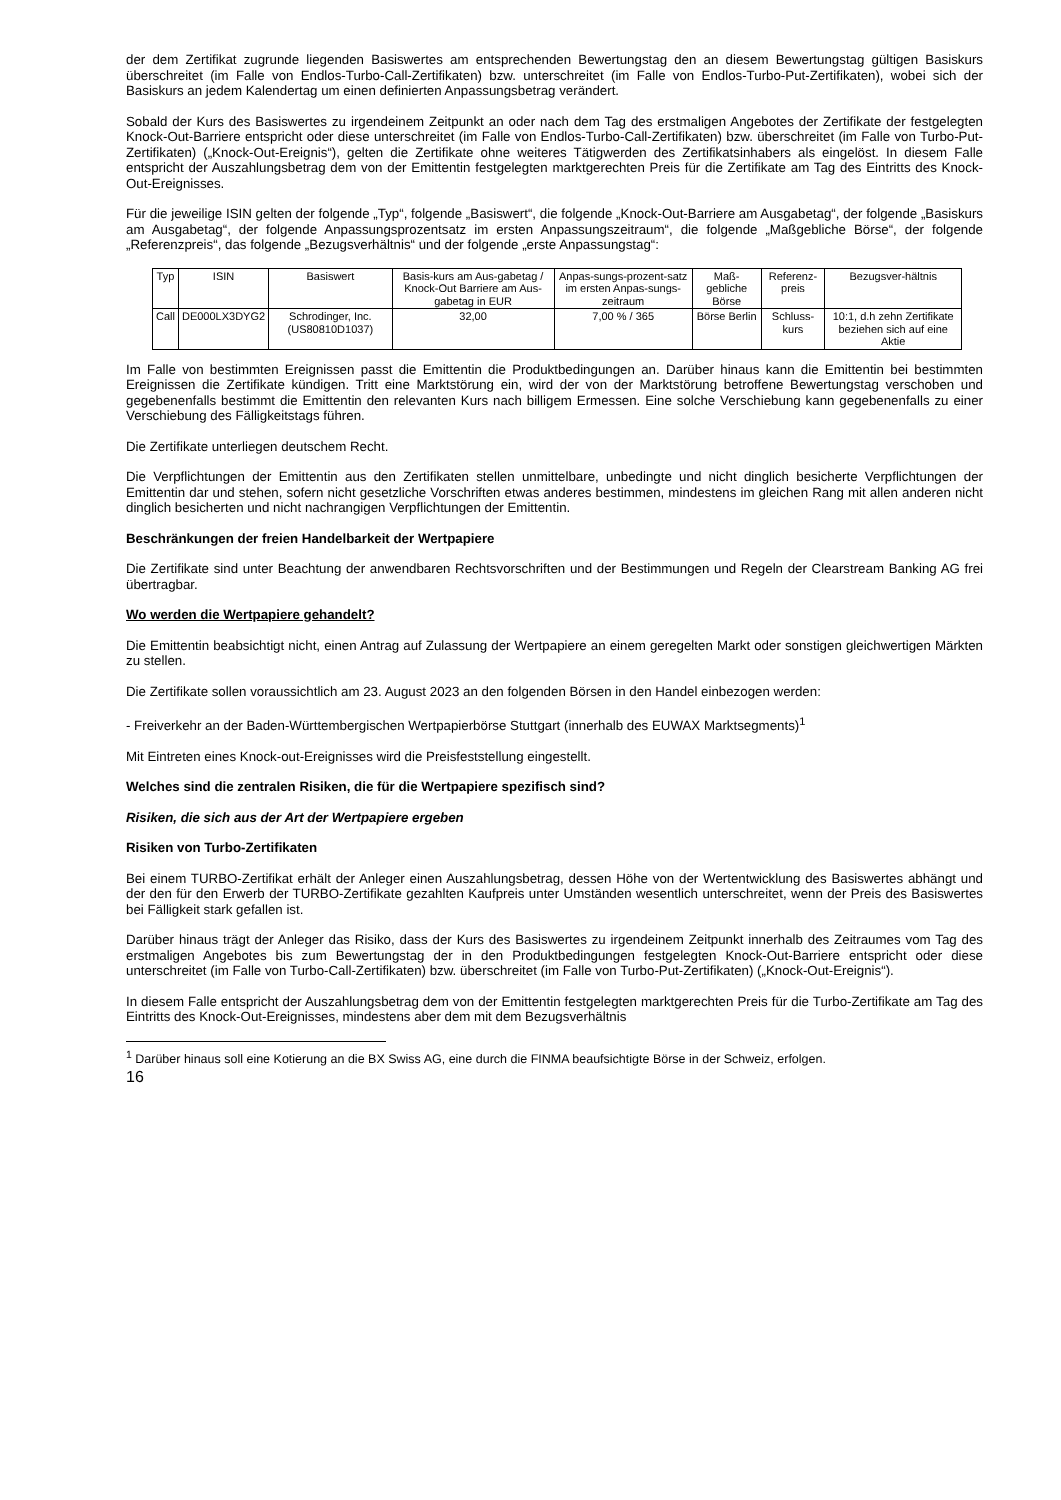der dem Zertifikat zugrunde liegenden Basiswertes am entsprechenden Bewertungstag den an diesem Bewertungstag gültigen Basiskurs überschreitet (im Falle von Endlos-Turbo-Call-Zertifikaten) bzw. unterschreitet (im Falle von Endlos-Turbo-Put-Zertifikaten), wobei sich der Basiskurs an jedem Kalendertag um einen definierten Anpassungsbetrag verändert.
Sobald der Kurs des Basiswertes zu irgendeinem Zeitpunkt an oder nach dem Tag des erstmaligen Angebotes der Zertifikate der festgelegten Knock-Out-Barriere entspricht oder diese unterschreitet (im Falle von Endlos-Turbo-Call-Zertifikaten) bzw. überschreitet (im Falle von Turbo-Put-Zertifikaten) („Knock-Out-Ereignis“), gelten die Zertifikate ohne weiteres Tätigwerden des Zertifikatsinhabers als eingelöst. In diesem Falle entspricht der Auszahlungsbetrag dem von der Emittentin festgelegten marktgerechten Preis für die Zertifikate am Tag des Eintritts des Knock-Out-Ereignisses.
Für die jeweilige ISIN gelten der folgende „Typ“, folgende „Basiswert“, die folgende „Knock-Out-Barriere am Ausgabetag“, der folgende „Basiskurs am Ausgabetag“, der folgende Anpassungsprozentsatz im ersten Anpassungszeitraum“, die folgende „Maßgebliche Börse“, der folgende „Referenzpreis“, das folgende „Bezugsverhältnis“ und der folgende „erste Anpassungstag“:
| Typ | ISIN | Basiswert | Basis-kurs am Aus-gabetag / Knock-Out Barriere am Aus-gabetag in EUR | Anpas-sungs-prozent-satz im ersten Anpas-sungs-zeitraum | Maß-gebliche Börse | Referenz-preis | Bezugsver-hältnis |
| --- | --- | --- | --- | --- | --- | --- | --- |
| Call | DE000LX3DYG2 | Schrodinger, Inc. (US80810D1037) | 32,00 | 7,00 % / 365 | Börse Berlin | Schluss-kurs | 10:1, d.h zehn Zertifikate beziehen sich auf eine Aktie |
Im Falle von bestimmten Ereignissen passt die Emittentin die Produktbedingungen an. Darüber hinaus kann die Emittentin bei bestimmten Ereignissen die Zertifikate kündigen. Tritt eine Marktstörung ein, wird der von der Marktstörung betroffene Bewertungstag verschoben und gegebenenfalls bestimmt die Emittentin den relevanten Kurs nach billigem Ermessen. Eine solche Verschiebung kann gegebenenfalls zu einer Verschiebung des Fälligkeitstags führen.
Die Zertifikate unterliegen deutschem Recht.
Die Verpflichtungen der Emittentin aus den Zertifikaten stellen unmittelbare, unbedingte und nicht dinglich besicherte Verpflichtungen der Emittentin dar und stehen, sofern nicht gesetzliche Vorschriften etwas anderes bestimmen, mindestens im gleichen Rang mit allen anderen nicht dinglich besicherten und nicht nachrangigen Verpflichtungen der Emittentin.
Beschränkungen der freien Handelbarkeit der Wertpapiere
Die Zertifikate sind unter Beachtung der anwendbaren Rechtsvorschriften und der Bestimmungen und Regeln der Clearstream Banking AG frei übertragbar.
Wo werden die Wertpapiere gehandelt?
Die Emittentin beabsichtigt nicht, einen Antrag auf Zulassung der Wertpapiere an einem geregelten Markt oder sonstigen gleichwertigen Märkten zu stellen.
Die Zertifikate sollen voraussichtlich am 23. August 2023 an den folgenden Börsen in den Handel einbezogen werden:
- Freiverkehr an der Baden-Württembergischen Wertpapierbörse Stuttgart (innerhalb des EUWAX Marktsegments)<sup>1</sup>
Mit Eintreten eines Knock-out-Ereignisses wird die Preisfeststellung eingestellt.
Welches sind die zentralen Risiken, die für die Wertpapiere spezifisch sind?
Risiken, die sich aus der Art der Wertpapiere ergeben
Risiken von Turbo-Zertifikaten
Bei einem TURBO-Zertifikat erhält der Anleger einen Auszahlungsbetrag, dessen Höhe von der Wertentwicklung des Basiswertes abhängt und der den für den Erwerb der TURBO-Zertifikate gezahlten Kaufpreis unter Umständen wesentlich unterschreitet, wenn der Preis des Basiswertes bei Fälligkeit stark gefallen ist.
Darüber hinaus trägt der Anleger das Risiko, dass der Kurs des Basiswertes zu irgendeinem Zeitpunkt innerhalb des Zeitraumes vom Tag des erstmaligen Angebotes bis zum Bewertungstag der in den Produktbedingungen festgelegten Knock-Out-Barriere entspricht oder diese unterschreitet (im Falle von Turbo-Call-Zertifikaten) bzw. überschreitet (im Falle von Turbo-Put-Zertifikaten) („Knock-Out-Ereignis“).
In diesem Falle entspricht der Auszahlungsbetrag dem von der Emittentin festgelegten marktgerechten Preis für die Turbo-Zertifikate am Tag des Eintritts des Knock-Out-Ereignisses, mindestens aber dem mit dem Bezugsverhältnis
<sup>1</sup> Darüber hinaus soll eine Kotierung an die BX Swiss AG, eine durch die FINMA beaufsichtigte Börse in der Schweiz, erfolgen.
16